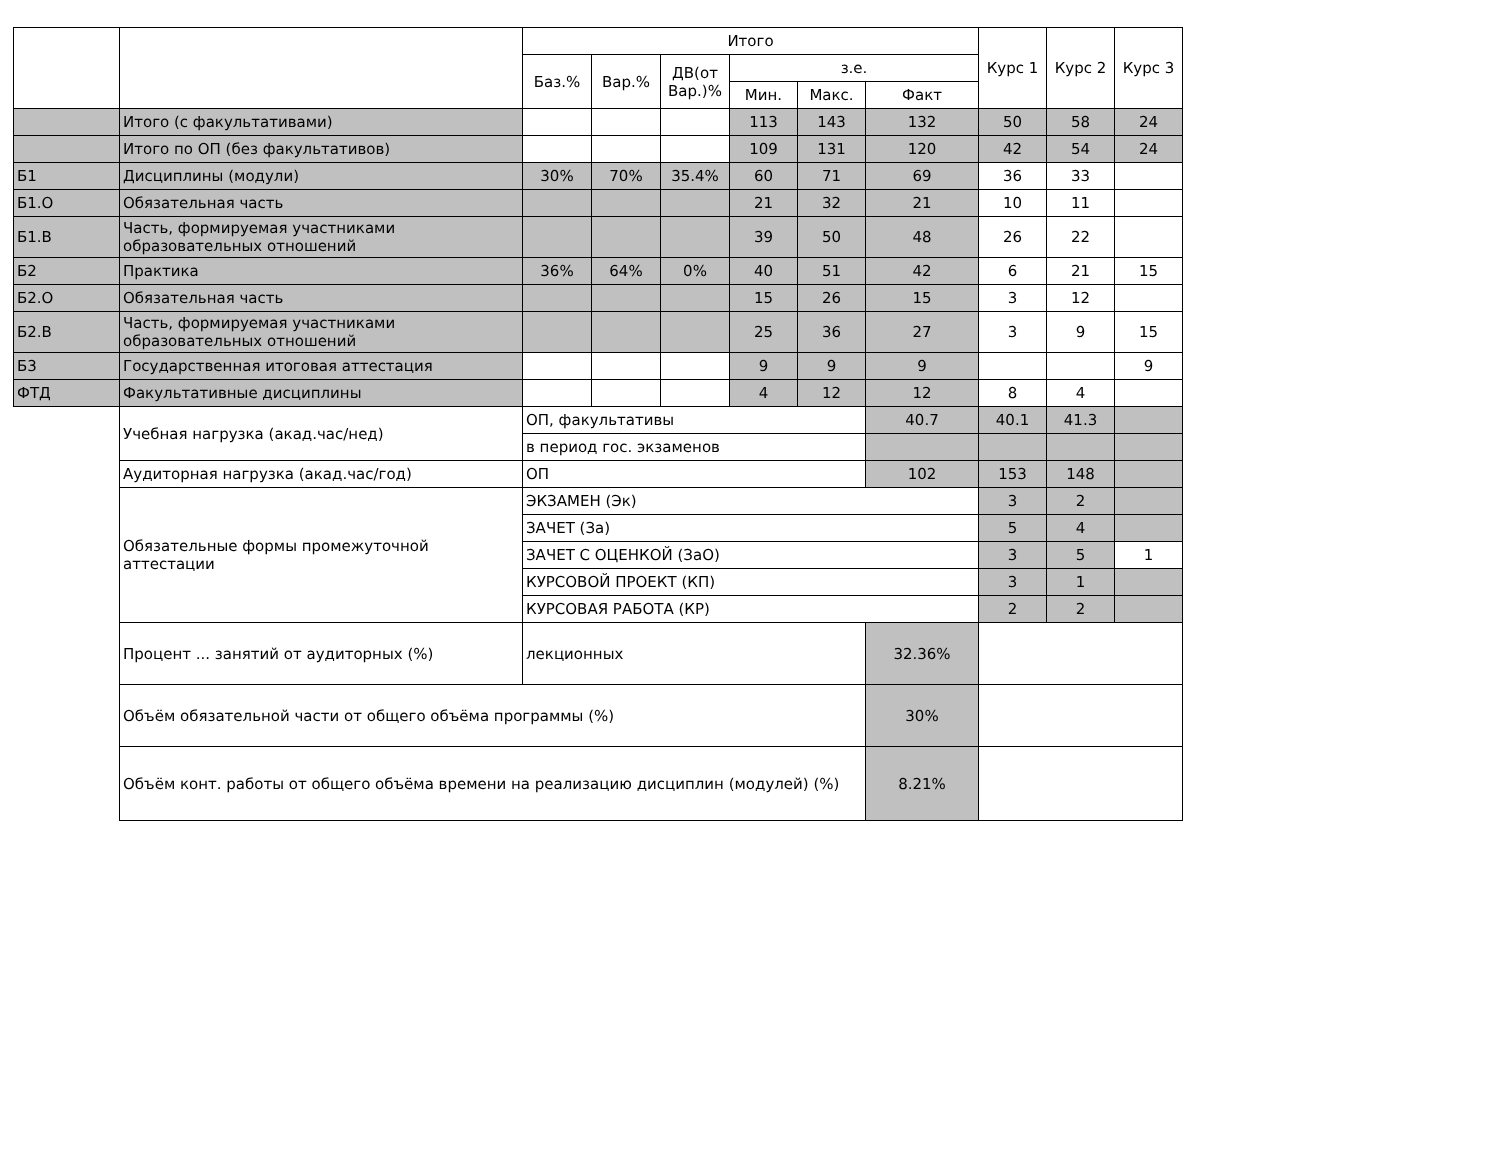| | | Итого | | | | | | Курс 1 | Курс 2 | Курс 3 |
| --- | --- | --- | --- | --- | --- | --- | --- | --- | --- | --- |
| | | Баз.% | Вар.% | ДВ(от Вар.)% | з.е. | | | | | |
| | | | | | Мин. | Макс. | Факт | | | |
| | Итого (с факультативами) | | | | 113 | 143 | 132 | 50 | 58 | 24 |
| | Итого по ОП (без факультативов) | | | | 109 | 131 | 120 | 42 | 54 | 24 |
| Б1 | Дисциплины (модули) | 30% | 70% | 35.4% | 60 | 71 | 69 | 36 | 33 | |
| Б1.О | Обязательная часть | | | | 21 | 32 | 21 | 10 | 11 | |
| Б1.В | Часть, формируемая участниками образовательных отношений | | | | 39 | 50 | 48 | 26 | 22 | |
| Б2 | Практика | 36% | 64% | 0% | 40 | 51 | 42 | 6 | 21 | 15 |
| Б2.О | Обязательная часть | | | | 15 | 26 | 15 | 3 | 12 | |
| Б2.В | Часть, формируемая участниками образовательных отношений | | | | 25 | 36 | 27 | 3 | 9 | 15 |
| Б3 | Государственная итоговая аттестация | | | | 9 | 9 | 9 | | | 9 |
| ФТД | Факультативные дисциплины | | | | 4 | 12 | 12 | 8 | 4 | |
| | Учебная нагрузка (акад.час/нед) | ОП, факультативы | | | | | 40.7 | 40.1 | 41.3 | |
| | | в период гос. экзаменов | | | | | | | | |
| | Аудиторная нагрузка (акад.час/год) | ОП | | | | | 102 | 153 | 148 | |
| | Обязательные формы промежуточной аттестации | ЭКЗАМЕН (Эк) | | | | | | 3 | 2 | |
| | | ЗАЧЕТ (За) | | | | | | 5 | 4 | |
| | | ЗАЧЕТ С ОЦЕНКОЙ (ЗаО) | | | | | | 3 | 5 | 1 |
| | | КУРСОВОЙ ПРОЕКТ (КП) | | | | | | 3 | 1 | |
| | | КУРСОВАЯ РАБОТА (КР) | | | | | | 2 | 2 | |
| | Процент ... занятий от аудиторных (%) | лекционных | | | | | 32.36% | | | |
| | Объём обязательной части от общего объёма программы (%) | | | | | | 30% | | | |
| | Объём конт. работы от общего объёма времени на реализацию дисциплин (модулей) (%) | | | | | | 8.21% | | | |